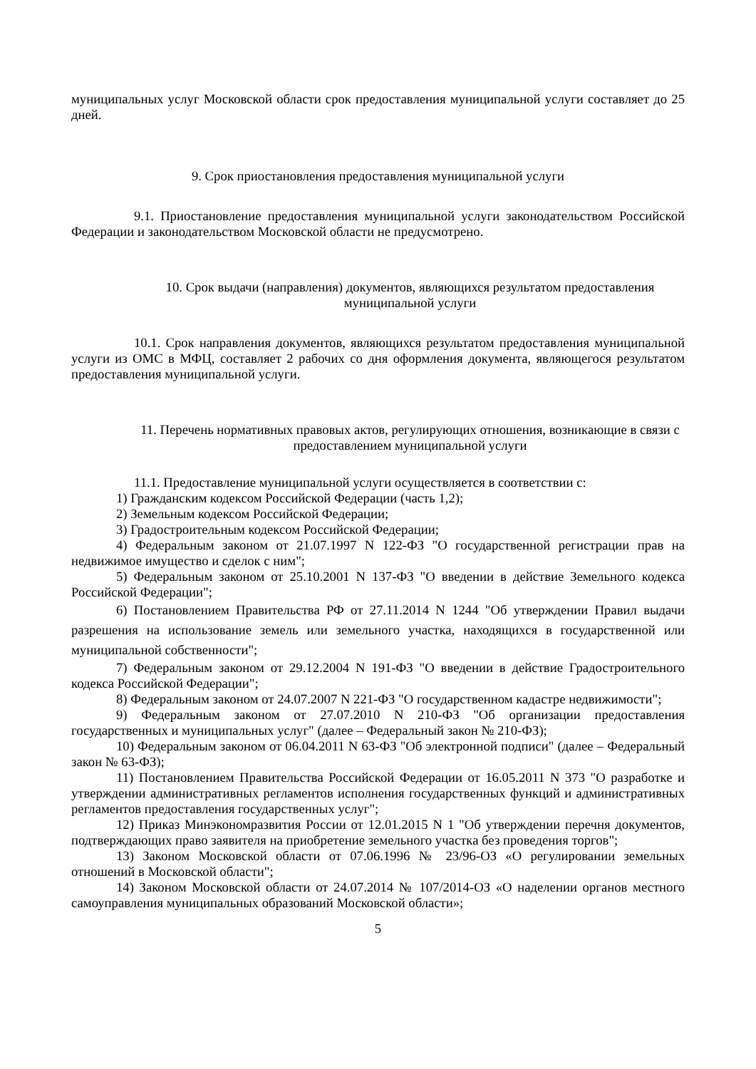муниципальных услуг Московской области срок предоставления муниципальной услуги составляет до 25 дней.
9. Срок приостановления предоставления муниципальной услуги
9.1. Приостановление предоставления муниципальной услуги законодательством Российской Федерации и законодательством Московской области не предусмотрено.
10. Срок выдачи (направления) документов, являющихся результатом предоставления муниципальной услуги
10.1. Срок направления документов, являющихся результатом предоставления муниципальной услуги из ОМС в МФЦ, составляет 2 рабочих со дня оформления документа, являющегося результатом предоставления муниципальной услуги.
11. Перечень нормативных правовых актов, регулирующих отношения, возникающие в связи с предоставлением муниципальной услуги
11.1. Предоставление муниципальной услуги осуществляется в соответствии с:
1) Гражданским кодексом Российской Федерации (часть 1,2);
2) Земельным кодексом Российской Федерации;
3) Градостроительным кодексом Российской Федерации;
4) Федеральным законом от 21.07.1997 N 122-ФЗ "О государственной регистрации прав на недвижимое имущество и сделок с ним";
5) Федеральным законом от 25.10.2001 N 137-ФЗ "О введении в действие Земельного кодекса Российской Федерации";
6) Постановлением Правительства РФ от 27.11.2014 N 1244 "Об утверждении Правил выдачи разрешения на использование земель или земельного участка, находящихся в государственной или муниципальной собственности";
7) Федеральным законом от 29.12.2004 N 191-ФЗ "О введении в действие Градостроительного кодекса Российской Федерации";
8) Федеральным законом от 24.07.2007 N 221-ФЗ "О государственном кадастре недвижимости";
9) Федеральным законом от 27.07.2010 N 210-ФЗ "Об организации предоставления государственных и муниципальных услуг" (далее – Федеральный закон № 210-ФЗ);
10) Федеральным законом от 06.04.2011 N 63-ФЗ "Об электронной подписи" (далее – Федеральный закон № 63-ФЗ);
11) Постановлением Правительства Российской Федерации от 16.05.2011 N 373 "О разработке и утверждении административных регламентов исполнения государственных функций и административных регламентов предоставления государственных услуг";
12) Приказ Минэкономразвития России от 12.01.2015 N 1 "Об утверждении перечня документов, подтверждающих право заявителя на приобретение земельного участка без проведения торгов";
13) Законом Московской области от 07.06.1996 № 23/96-ОЗ «О регулировании земельных отношений в Московской области";
14) Законом Московской области от 24.07.2014 № 107/2014-ОЗ «О наделении органов местного самоуправления муниципальных образований Московской области»;
5